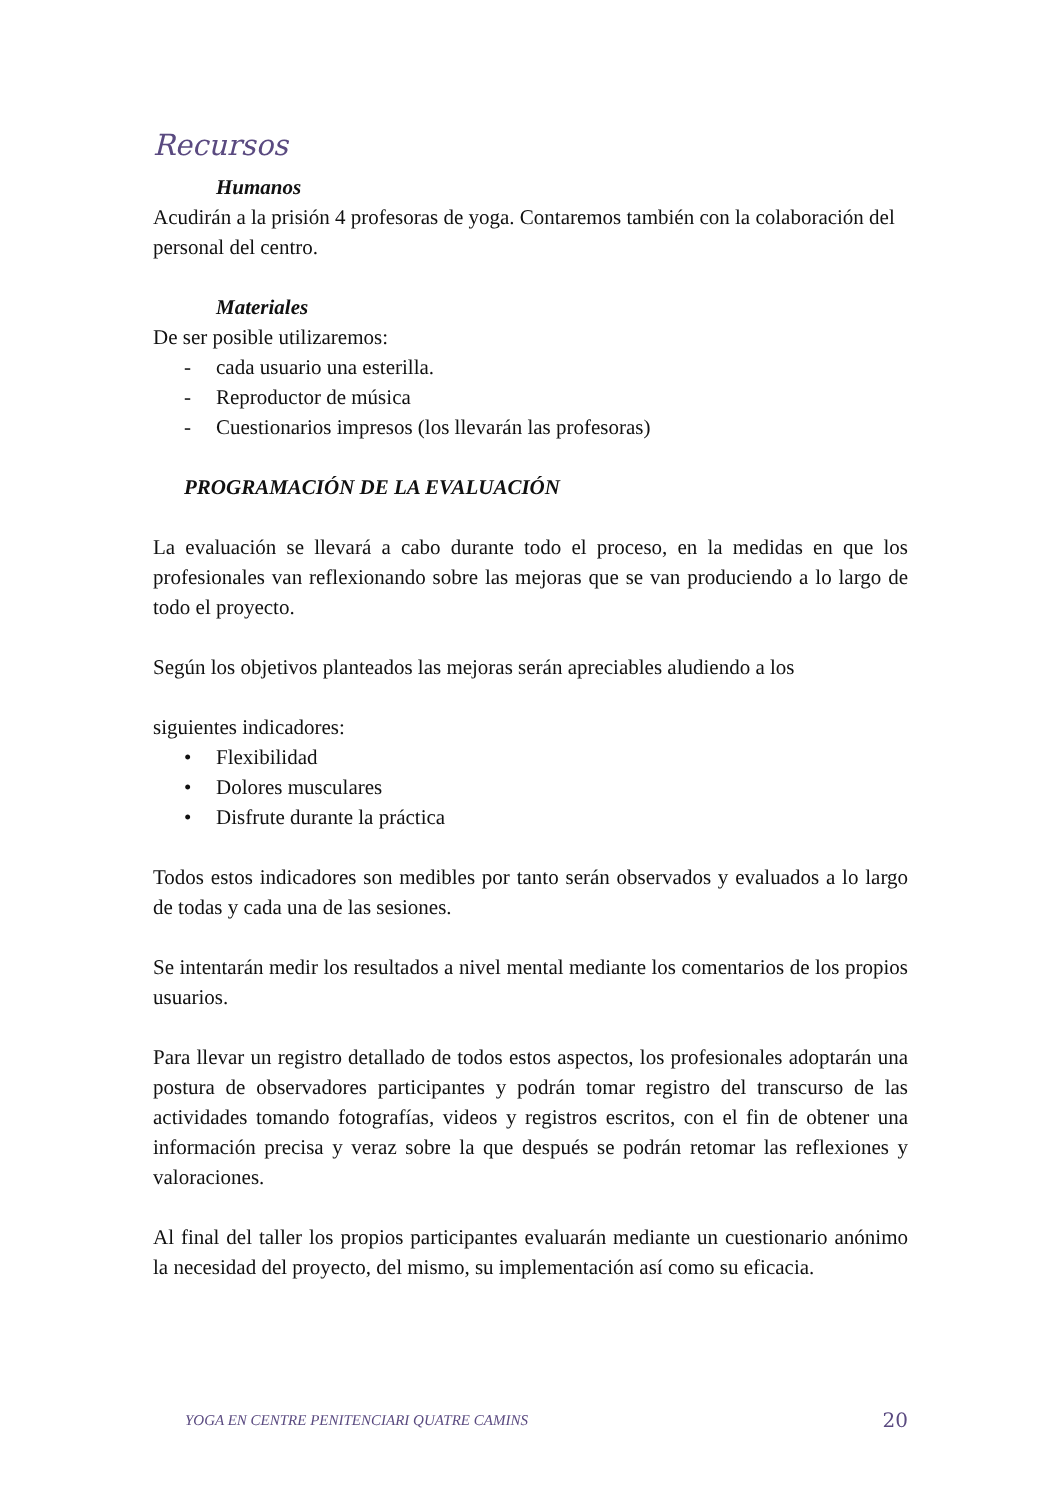Recursos
Humanos
Acudirán a la prisión 4 profesoras de yoga. Contaremos también con la colaboración del personal del centro.
Materiales
De ser posible utilizaremos:
- cada usuario una esterilla.
- Reproductor de música
- Cuestionarios impresos (los llevarán las profesoras)
PROGRAMACIÓN DE LA EVALUACIÓN
La evaluación se llevará a cabo durante todo el proceso, en la medidas en que los profesionales van reflexionando sobre las mejoras que se van produciendo a lo largo de todo el proyecto.
Según los objetivos planteados las mejoras serán apreciables aludiendo a los
siguientes indicadores:
• Flexibilidad
• Dolores musculares
• Disfrute durante la práctica
Todos estos indicadores son medibles por tanto serán observados y evaluados a lo largo de todas y cada una de las sesiones.
Se intentarán medir los resultados a nivel mental mediante los comentarios de los propios usuarios.
Para llevar un registro detallado de todos estos aspectos, los profesionales adoptarán una postura de observadores participantes y podrán tomar registro del transcurso de las actividades tomando fotografías, videos y registros escritos, con el fin de obtener una información precisa y veraz sobre la que después se podrán retomar las reflexiones y valoraciones.
Al final del taller los propios participantes evaluarán mediante un cuestionario anónimo la necesidad del proyecto, del mismo, su implementación así como su eficacia.
YOGA EN CENTRE PENITENCIARI QUATRE CAMINS 20